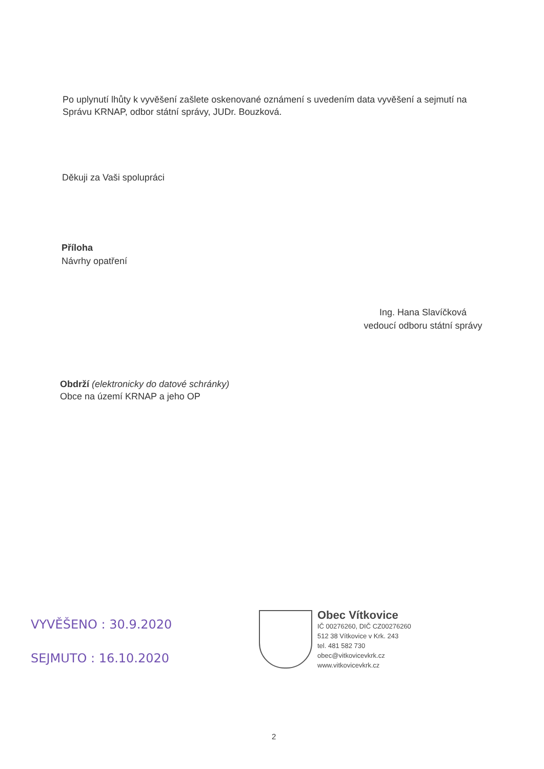Po uplynutí lhůty k vyvěšení zašlete oskenované oznámení s uvedením data vyvěšení a sejmutí na Správu KRNAP, odbor státní správy, JUDr. Bouzková.
Děkuji za Vaši spolupráci
Příloha
Návrhy opatření
Ing. Hana Slavíčková
vedoucí odboru státní správy
Obdrží (elektronicky do datové schránky)
Obce na území KRNAP a jeho OP
VYVĚŠENO : 30.9.2020
SEJMUTO : 16.10.2020
Obec Vítkovice
IČ 00276260, DIČ CZ00276260
512 38 Vítkovice v Krk. 243
tel. 481 582 730
obec@vitkovicevkrk.cz
www.vitkovicevkrk.cz
2